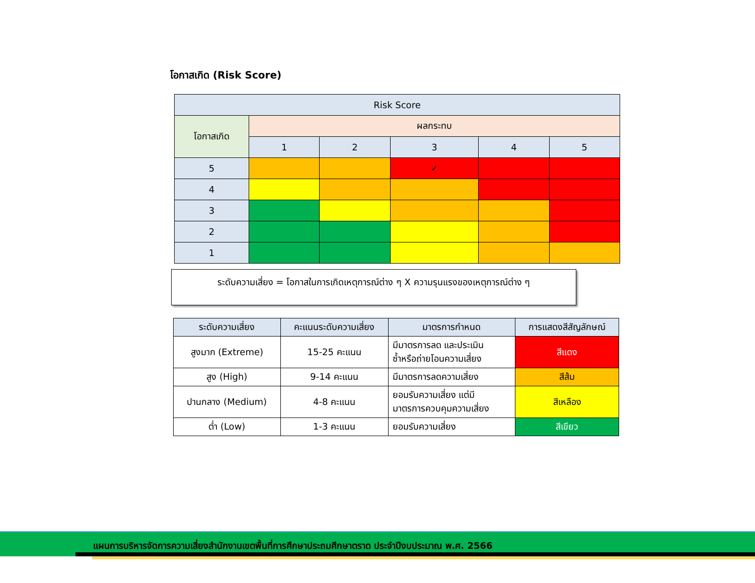โอกาสเกิด (Risk Score)
| Risk Score | | | | | |
| --- | --- | --- | --- | --- | --- |
| โอกาสเกิด | ผลกระทบ | | | | |
| | 1 | 2 | 3 | 4 | 5 |
| 5 | | | ✓ | | |
| 4 | | | | | |
| 3 | | | | | |
| 2 | | | | | |
| 1 | | | | | |
ระดับความเสี่ยง = โอกาสในการเกิดเหตุการณ์ต่าง ๆ X ความรุนแรงของเหตุการณ์ต่าง ๆ
| ระดับความเสี่ยง | คะแนนระดับความเสี่ยง | มาตรการกำหนด | การแสดงสีสัญลักษณ์ |
| --- | --- | --- | --- |
| สูงมาก (Extreme) | 15-25 คะแนน | มีมาตรการลด และประเมิน ซ้ำหรือถ่ายโอนความเสี่ยง | สีแดง |
| สูง (High) | 9-14 คะแนน | มีมาตรการลดความเสี่ยง | สีส้ม |
| ปานกลาง (Medium) | 4-8 คะแนน | ยอมรับความเสี่ยง แต่มี มาตรการควบคุมความเสี่ยง | สีเหลือง |
| ต่ำ (Low) | 1-3 คะแนน | ยอมรับความเสี่ยง | สีเขียว |
แผนการบริหารจัดการความเสี่ยงสำนักงานเขตพื้นที่การศึกษาประถมศึกษาตราด ประจำปีงบประมาณ พ.ศ. 2566